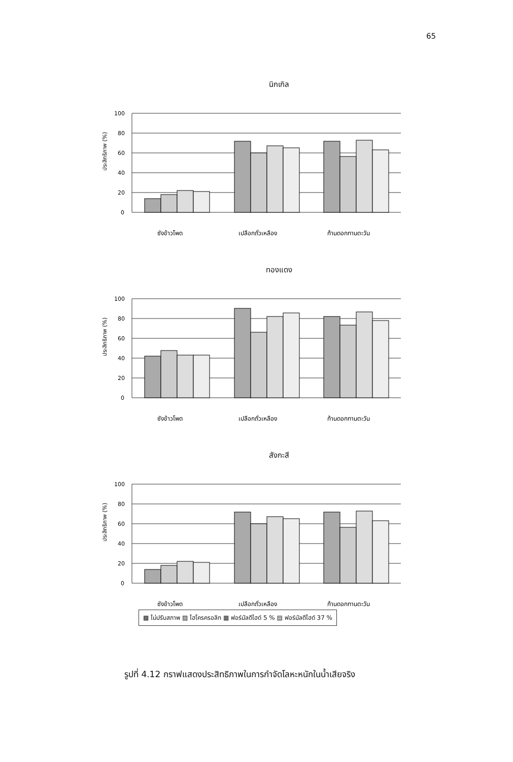65
นิกเกิล
ประสิทธิภาพ (%)
100
80
60
40
20
0
ซังข้าวโพด
เปลือกถั่วเหลือง
ก้านดอกทานตะวัน
ทองแดง
ประสิทธิภาพ (%)
100
80
60
40
20
0
ซังข้าวโพด
เปลือกถั่วเหลือง
ก้านดอกทานตะวัน
สังกะสี
ประสิทธิภาพ (%)
100
80
60
40
20
0
ซังข้าวโพด
เปลือกถั่วเหลือง
ก้านดอกทานตะวัน
▩ ไม่ปรับสภาพ ▨ ไฮโครครอลิก ▦ ฟอร์มัลดีไฮด์ 5 % ▤ ฟอร์มัลดีไฮด์ 37 %
รูปที่ 4.12 กราฟแสดงประสิทธิภาพในการกำจัดโลหะหนักในน้ำเสียจริง